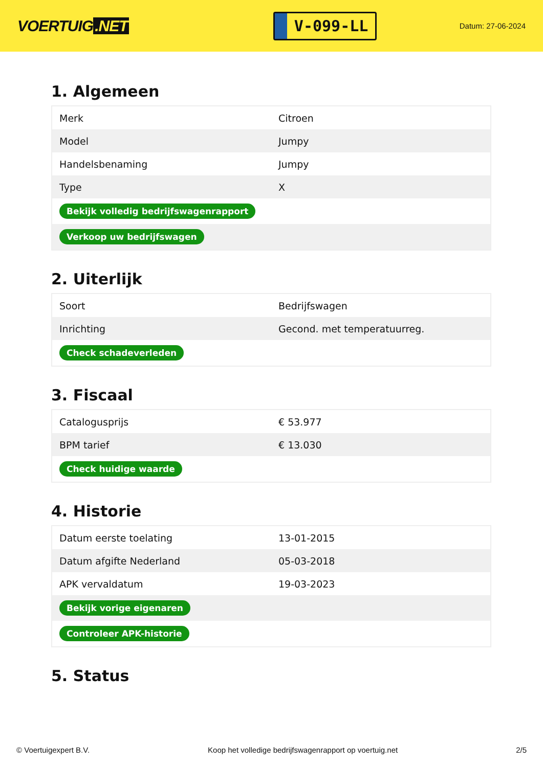VOERTUIG.NET
V-099-LL
Datum: 27-06-2024
1. Algemeen
| Merk | Citroen |
| Model | Jumpy |
| Handelsbenaming | Jumpy |
| Type | X |
| Bekijk volledig bedrijfswagenrapport | |
| Verkoop uw bedrijfswagen | |
2. Uiterlijk
| Soort | Bedrijfswagen |
| Inrichting | Gecond. met temperatuurreg. |
| Check schadeverleden | |
3. Fiscaal
| Catalogusprijs | € 53.977 |
| BPM tarief | € 13.030 |
| Check huidige waarde | |
4. Historie
| Datum eerste toelating | 13-01-2015 |
| Datum afgifte Nederland | 05-03-2018 |
| APK vervaldatum | 19-03-2023 |
| Bekijk vorige eigenaren | |
| Controleer APK-historie | |
5. Status
© Voertuigexpert B.V. Koop het volledige bedrijfswagenrapport op voertuig.net 2/5